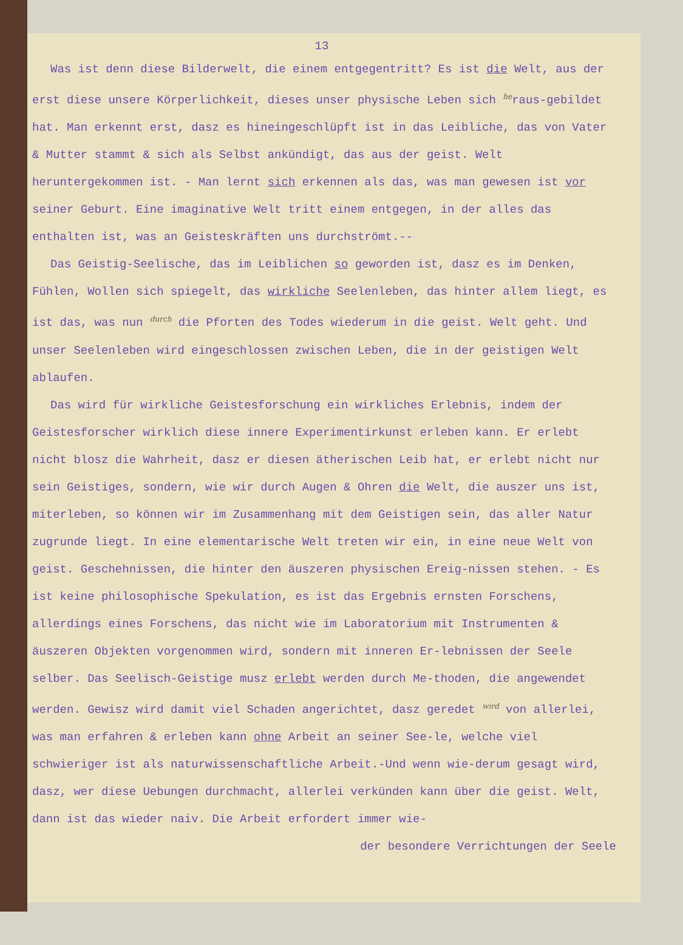13
Was ist denn diese Bilderwelt, die einem entgegentritt? Es ist die Welt, aus der erst diese unsere Körperlichkeit, dieses unser physische Leben sich <sup>he</sup>raus-gebildet hat. Man erkennt erst, dasz es hineingeschlüpft ist in das Leibliche, das von Vater & Mutter stammt & sich als Selbst ankündigt, das aus der geist. Welt heruntergekommen ist. - Man lernt sich erkennen als das, was man gewesen ist vor seiner Geburt. Eine imaginative Welt tritt einem entgegen, in der alles das enthalten ist, was an Geisteskräften uns durchströmt.--
Das Geistig-Seelische, das im Leiblichen so geworden ist, dasz es im Denken, Fühlen, Wollen sich spiegelt, das wirkliche Seelenleben, das hinter allem liegt, es ist das, was nun <sup>durch</sup> die Pforten des Todes wiederum in die geist. Welt geht. Und unser Seelenleben wird eingeschlossen zwischen Leben, die in der geistigen Welt ablaufen.
Das wird für wirkliche Geistesforschung ein wirkliches Erlebnis, indem der Geistesforscher wirklich diese innere Experimentirkunst erleben kann. Er erlebt nicht blosz die Wahrheit, dasz er diesen ätherischen Leib hat, er erlebt nicht nur sein Geistiges, sondern, wie wir durch Augen & Ohren die Welt, die auszer uns ist, miterleben, so können wir im Zusammenhang mit dem Geistigen sein, das aller Natur zugrunde liegt. In eine elementarische Welt treten wir ein, in eine neue Welt von geist. Geschehnissen, die hinter den äuszeren physischen Ereig-nissen stehen. - Es ist keine philosophische Spekulation, es ist das Ergebnis ernsten Forschens, allerdings eines Forschens, das nicht wie im Laboratorium mit Instrumenten & äuszeren Objekten vorgenommen wird, sondern mit inneren Er-lebnissen der Seele selber. Das Seelisch-Geistige musz erlebt werden durch Me-thoden, die angewendet werden. Gewisz wird damit viel Schaden angerichtet, dasz geredet <sup>wird</sup> von allerlei, was man erfahren & erleben kann ohne Arbeit an seiner See-le, welche viel schwieriger ist als naturwissenschaftliche Arbeit.-Und wenn wie-derum gesagt wird, dasz, wer diese Uebungen durchmacht, allerlei verkünden kann über die geist. Welt, dann ist das wieder naiv. Die Arbeit erfordert immer wie-
der besondere Verrichtungen der Seele